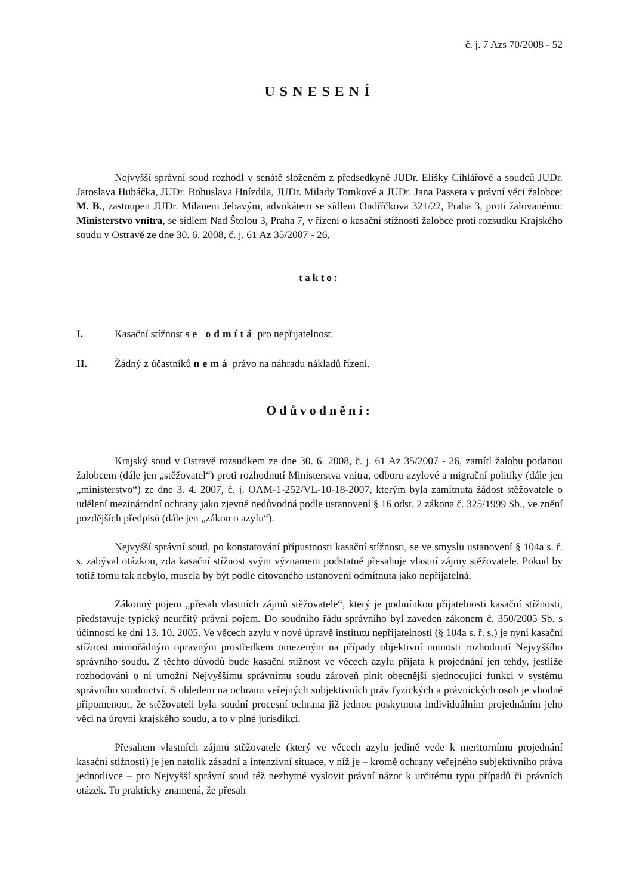č. j. 7 Azs 70/2008 - 52
USNESENÍ
Nejvyšší správní soud rozhodl v senátě složeném z předsedkyně JUDr. Elišky Cihlářové a soudců JUDr. Jaroslava Hubáčka, JUDr. Bohuslava Hnízdila, JUDr. Milady Tomkové a JUDr. Jana Passera v právní věci žalobce: M. B., zastoupen JUDr. Milanem Jebavým, advokátem se sídlem Ondříčkova 321/22, Praha 3, proti žalovanému: Ministerstvo vnitra, se sídlem Nad Štolou 3, Praha 7, v řízení o kasační stížnosti žalobce proti rozsudku Krajského soudu v Ostravě ze dne 30. 6. 2008, č. j. 61 Az 35/2007 - 26,
takto:
I. Kasační stížnost se odmítá pro nepřijatelnost.
II. Žádný z účastníků nemá právo na náhradu nákladů řízení.
Odůvodnění:
Krajský soud v Ostravě rozsudkem ze dne 30. 6. 2008, č. j. 61 Az 35/2007 - 26, zamítl žalobu podanou žalobcem (dále jen „stěžovatel“) proti rozhodnutí Ministerstva vnitra, odboru azylové a migrační politiky (dále jen „ministerstvo“) ze dne 3. 4. 2007, č. j. OAM-1-252/VL-10-18-2007, kterým byla zamítnuta žádost stěžovatele o udělení mezinárodní ochrany jako zjevně nedůvodná podle ustanovení § 16 odst. 2 zákona č. 325/1999 Sb., ve znění pozdějších předpisů (dále jen „zákon o azylu“).
Nejvyšší správní soud, po konstatování přípustnosti kasační stížnosti, se ve smyslu ustanovení § 104a s. ř. s. zabýval otázkou, zda kasační stížnost svým významem podstatně přesahuje vlastní zájmy stěžovatele. Pokud by totiž tomu tak nebylo, musela by být podle citovaného ustanovení odmítnuta jako nepřijatelná.
Zákonný pojem „přesah vlastních zájmů stěžovatele“, který je podmínkou přijatelnosti kasační stížnosti, představuje typický neurčitý právní pojem. Do soudního řádu správního byl zaveden zákonem č. 350/2005 Sb. s účinností ke dni 13. 10. 2005. Ve věcech azylu v nové úpravě institutu nepřijatelnosti (§ 104a s. ř. s.) je nyní kasační stížnost mimořádným opravným prostředkem omezeným na případy objektivní nutnosti rozhodnutí Nejvyššího správního soudu. Z těchto důvodů bude kasační stížnost ve věcech azylu přijata k projednání jen tehdy, jestliže rozhodování o ní umožní Nejvyššímu správnímu soudu zároveň plnit obecnější sjednocující funkci v systému správního soudnictví. S ohledem na ochranu veřejných subjektivních práv fyzických a právnických osob je vhodné připomenout, že stěžovateli byla soudní procesní ochrana již jednou poskytnuta individuálním projednáním jeho věci na úrovni krajského soudu, a to v plné jurisdikci.
Přesahem vlastních zájmů stěžovatele (který ve věcech azylu jedině vede k meritornímu projednání kasační stížnosti) je jen natolik zásadní a intenzivní situace, v níž je – kromě ochrany veřejného subjektivního práva jednotlivce – pro Nejvyšší správní soud též nezbytné vyslovit právní názor k určitému typu případů či právních otázek. To prakticky znamená, že přesah